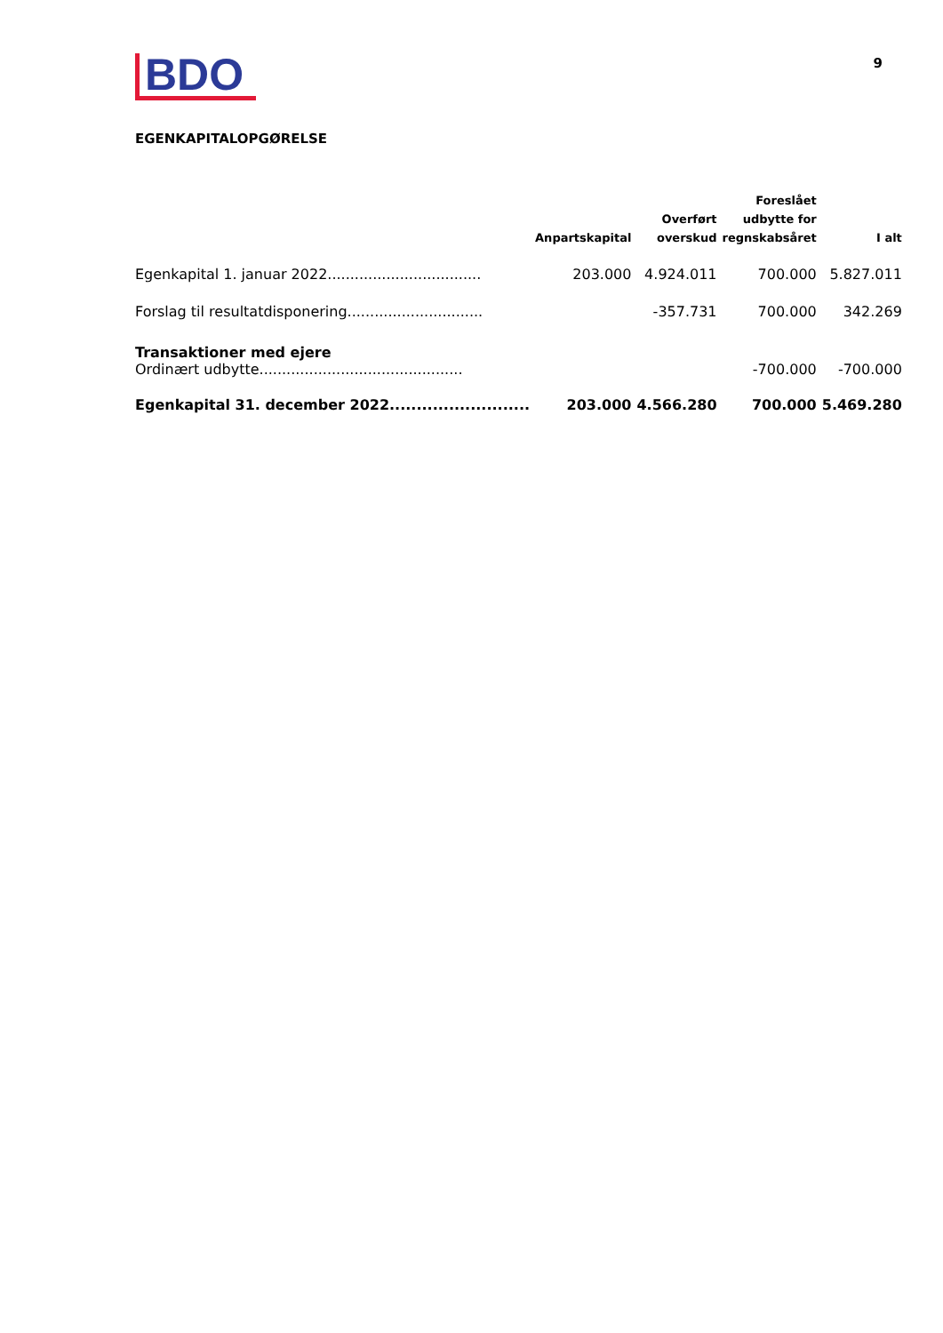BDO
9
EGENKAPITALOPGØRELSE
| | Anpartskapital | Overført overskud | Foreslået udbytte for regnskabsåret | I alt |
| --- | --- | --- | --- | --- |
| Egenkapital 1. januar 2022.................................. | 203.000 | 4.924.011 | 700.000 | 5.827.011 |
| Forslag til resultatdisponering.............................. | | -357.731 | 700.000 | 342.269 |
| Transaktioner med ejere | | | | |
| Ordinært udbytte............................................. | | | -700.000 | -700.000 |
| Egenkapital 31. december 2022.......................... | 203.000 | 4.566.280 | 700.000 | 5.469.280 |